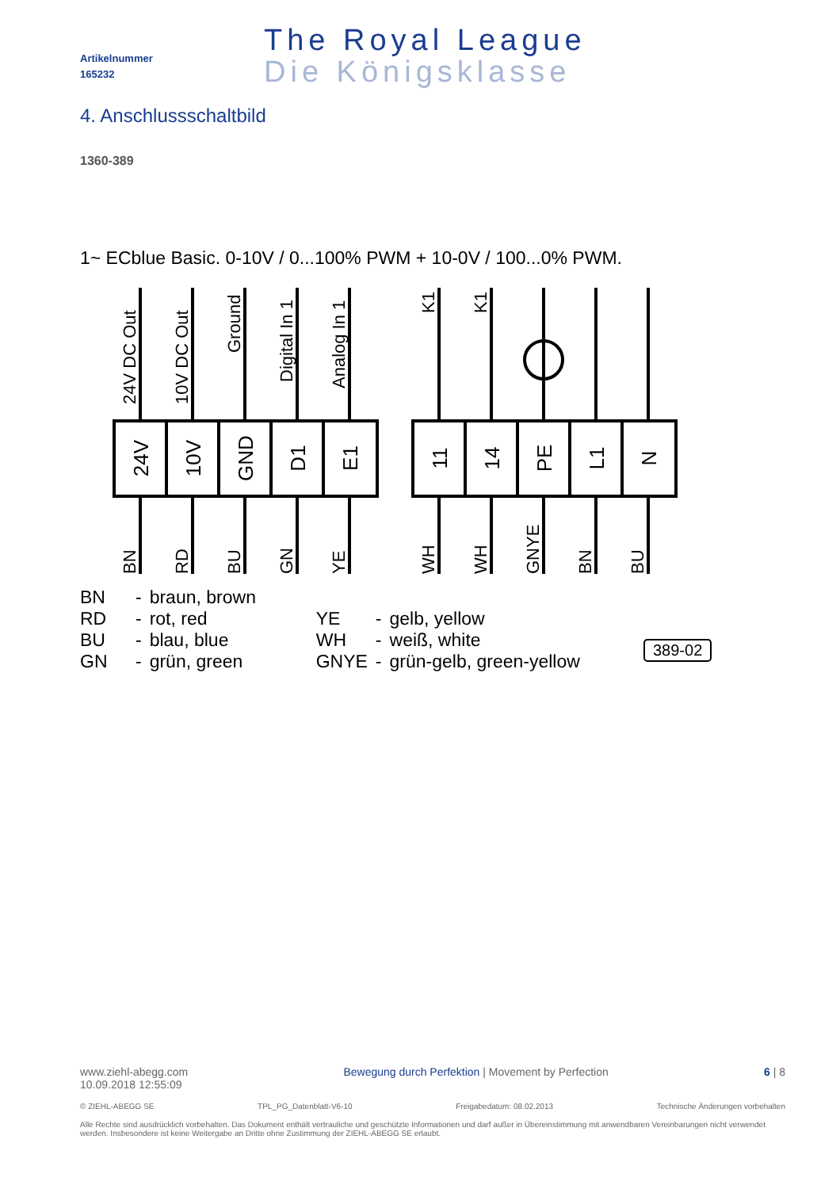Artikelnummer
165232
The Royal League
Die Königsklasse
4. Anschlussschaltbild
1360-389
1~ ECblue Basic. 0-10V / 0...100% PWM + 10-0V / 100...0% PWM.
24V
10V
GND
D1
E1
11
14
PE
L1
N
24V DC Out
10V DC Out
Ground
Digital In 1
Analog In 1
K1
K1
BN
RD
BU
GN
YE
WH
WH
GNYE
BN
BU
| BN | - | braun, brown | | | |
| RD | - | rot, red | YE | - | gelb, yellow |
| BU | - | blau, blue | WH | - | weiß, white |
| GN | - | grün, green | GNYE | - | grün-gelb, green-yellow |
389-02
www.ziehl-abegg.com
10.09.2018 12:55:09
Bewegung durch Perfektion | Movement by Perfection
6 | 8
© ZIEHL-ABEGG SE TPL_PG_Datenblatt-V6-10 Freigabedatum: 08.02.2013 Technische Änderungen vorbehalten
Alle Rechte sind ausdrücklich vorbehalten. Das Dokument enthält vertrauliche und geschützte Informationen und darf außer in Übereinstimmung mit anwendbaren Vereinbarungen nicht verwendet werden. Insbesondere ist keine Weitergabe an Dritte ohne Zustimmung der ZIEHL-ABEGG SE erlaubt.